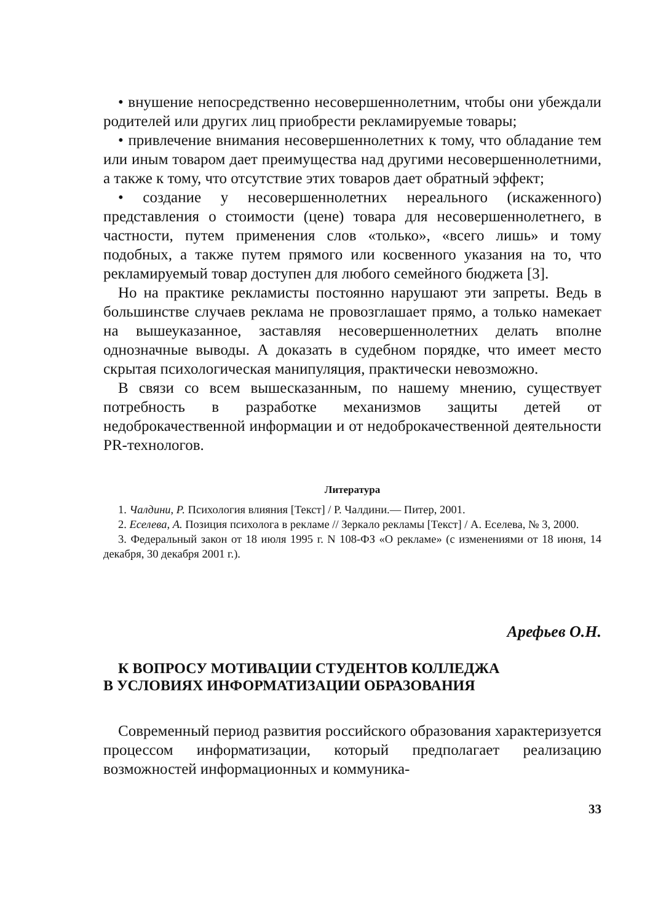• внушение непосредственно несовершеннолетним, чтобы они убеждали родителей или других лиц приобрести рекламируемые товары;
• привлечение внимания несовершеннолетних к тому, что обладание тем или иным товаром дает преимущества над другими несовершеннолетними, а также к тому, что отсутствие этих товаров дает обратный эффект;
• создание у несовершеннолетних нереального (искаженного) представления о стоимости (цене) товара для несовершеннолетнего, в частности, путем применения слов «только», «всего лишь» и тому подобных, а также путем прямого или косвенного указания на то, что рекламируемый товар доступен для любого семейного бюджета [3].
Но на практике рекламисты постоянно нарушают эти запреты. Ведь в большинстве случаев реклама не провозглашает прямо, а только намекает на вышеуказанное, заставляя несовершеннолетних делать вполне однозначные выводы. А доказать в судебном порядке, что имеет место скрытая психологическая манипуляция, практически невозможно.
В связи со всем вышесказанным, по нашему мнению, существует потребность в разработке механизмов защиты детей от недоброкачественной информации и от недоброкачественной деятельности PR-технологов.
Литература
1. Чалдини, Р. Психология влияния [Текст] / Р. Чалдини.— Питер, 2001.
2. Еселева, А. Позиция психолога в рекламе // Зеркало рекламы [Текст] / А. Еселева, № 3, 2000.
3. Федеральный закон от 18 июля 1995 г. N 108-ФЗ «О рекламе» (с изменениями от 18 июня, 14 декабря, 30 декабря 2001 г.).
Арефьев О.Н.
К ВОПРОСУ МОТИВАЦИИ СТУДЕНТОВ КОЛЛЕДЖА
В УСЛОВИЯХ ИНФОРМАТИЗАЦИИ ОБРАЗОВАНИЯ
Современный период развития российского образования характеризуется процессом информатизации, который предполагает реализацию возможностей информационных и коммуника-
33